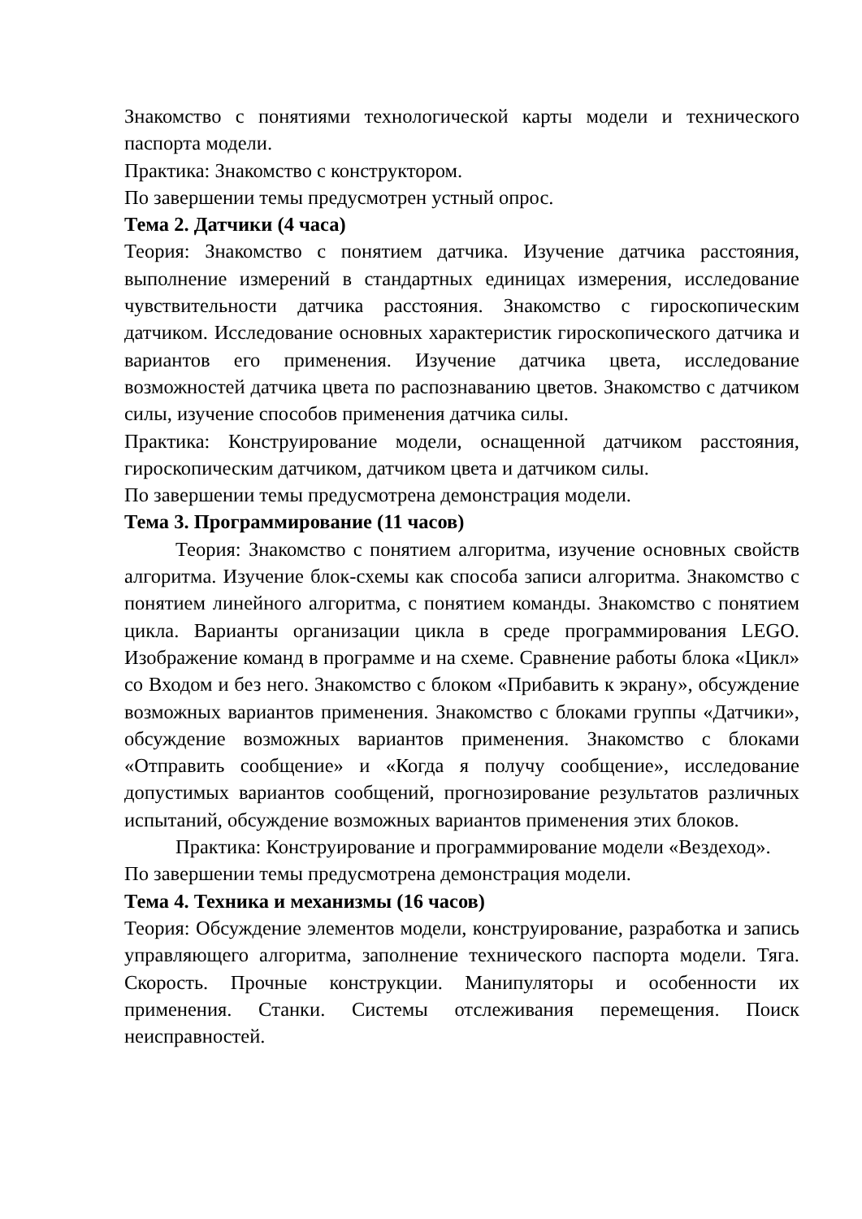Знакомство с понятиями технологической карты модели и технического паспорта модели.
Практика: Знакомство с конструктором.
По завершении темы предусмотрен устный опрос.
Тема 2. Датчики (4 часа)
Теория: Знакомство с понятием датчика. Изучение датчика расстояния, выполнение измерений в стандартных единицах измерения, исследование чувствительности датчика расстояния. Знакомство с гироскопическим датчиком. Исследование основных характеристик гироскопического датчика и вариантов его применения. Изучение датчика цвета, исследование возможностей датчика цвета по распознаванию цветов. Знакомство с датчиком силы, изучение способов применения датчика силы.
Практика: Конструирование модели, оснащенной датчиком расстояния, гироскопическим датчиком, датчиком цвета и датчиком силы.
По завершении темы предусмотрена демонстрация модели.
Тема 3. Программирование (11 часов)
Теория: Знакомство с понятием алгоритма, изучение основных свойств алгоритма. Изучение блок-схемы как способа записи алгоритма. Знакомство с понятием линейного алгоритма, с понятием команды. Знакомство с понятием цикла. Варианты организации цикла в среде программирования LEGO. Изображение команд в программе и на схеме. Сравнение работы блока «Цикл» со Входом и без него. Знакомство с блоком «Прибавить к экрану», обсуждение возможных вариантов применения. Знакомство с блоками группы «Датчики», обсуждение возможных вариантов применения. Знакомство с блоками «Отправить сообщение» и «Когда я получу сообщение», исследование допустимых вариантов сообщений, прогнозирование результатов различных испытаний, обсуждение возможных вариантов применения этих блоков.
Практика: Конструирование и программирование модели «Вездеход».
По завершении темы предусмотрена демонстрация модели.
Тема 4. Техника и механизмы (16 часов)
Теория: Обсуждение элементов модели, конструирование, разработка и запись управляющего алгоритма, заполнение технического паспорта модели. Тяга. Скорость. Прочные конструкции. Манипуляторы и особенности их применения. Станки. Системы отслеживания перемещения. Поиск неисправностей.